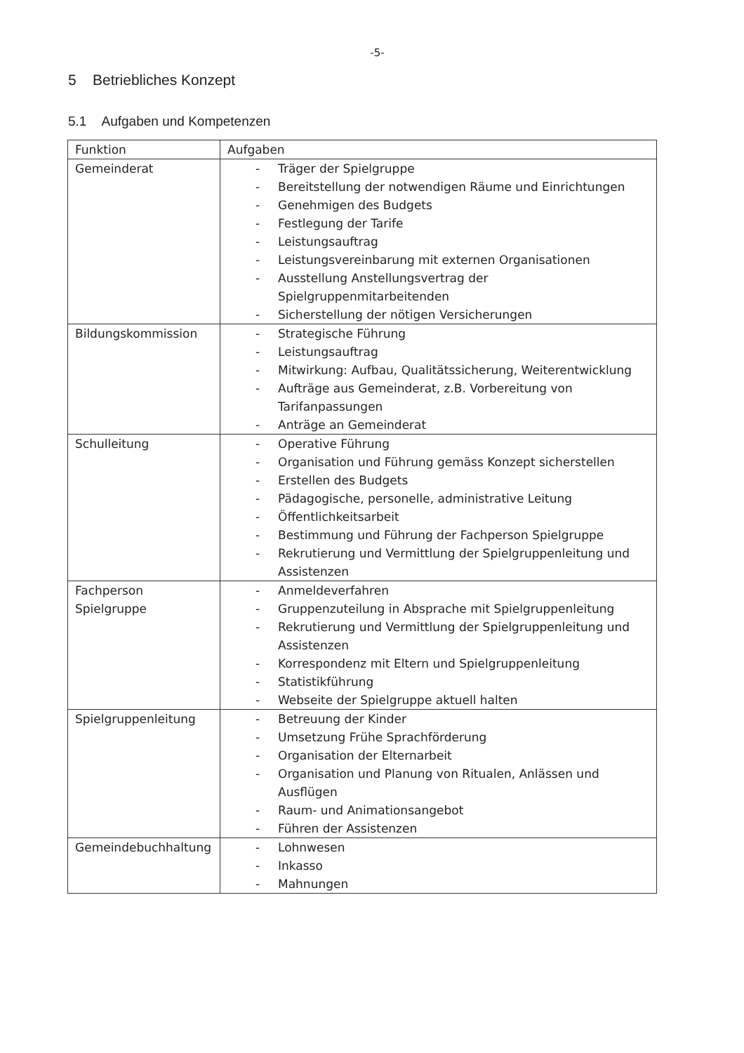-5-
5 Betriebliches Konzept
5.1 Aufgaben und Kompetenzen
| Funktion | Aufgaben |
| --- | --- |
| Gemeinderat | - Träger der Spielgruppe - Bereitstellung der notwendigen Räume und Einrichtungen - Genehmigen des Budgets - Festlegung der Tarife - Leistungsauftrag - Leistungsvereinbarung mit externen Organisationen - Ausstellung Anstellungsvertrag der Spielgruppenmitarbeitenden - Sicherstellung der nötigen Versicherungen |
| Bildungskommission | - Strategische Führung - Leistungsauftrag - Mitwirkung: Aufbau, Qualitätssicherung, Weiterentwicklung - Aufträge aus Gemeinderat, z.B. Vorbereitung von Tarifanpassungen - Anträge an Gemeinderat |
| Schulleitung | - Operative Führung - Organisation und Führung gemäss Konzept sicherstellen - Erstellen des Budgets - Pädagogische, personelle, administrative Leitung - Öffentlichkeitsarbeit - Bestimmung und Führung der Fachperson Spielgruppe - Rekrutierung und Vermittlung der Spielgruppenleitung und Assistenzen |
| Fachperson Spielgruppe | - Anmeldeverfahren - Gruppenzuteilung in Absprache mit Spielgruppenleitung - Rekrutierung und Vermittlung der Spielgruppenleitung und Assistenzen - Korrespondenz mit Eltern und Spielgruppenleitung - Statistikführung - Webseite der Spielgruppe aktuell halten |
| Spielgruppenleitung | - Betreuung der Kinder - Umsetzung Frühe Sprachförderung - Organisation der Elternarbeit - Organisation und Planung von Ritualen, Anlässen und Ausflügen - Raum- und Animationsangebot - Führen der Assistenzen |
| Gemeindebuchhaltung | - Lohnwesen - Inkasso - Mahnungen |